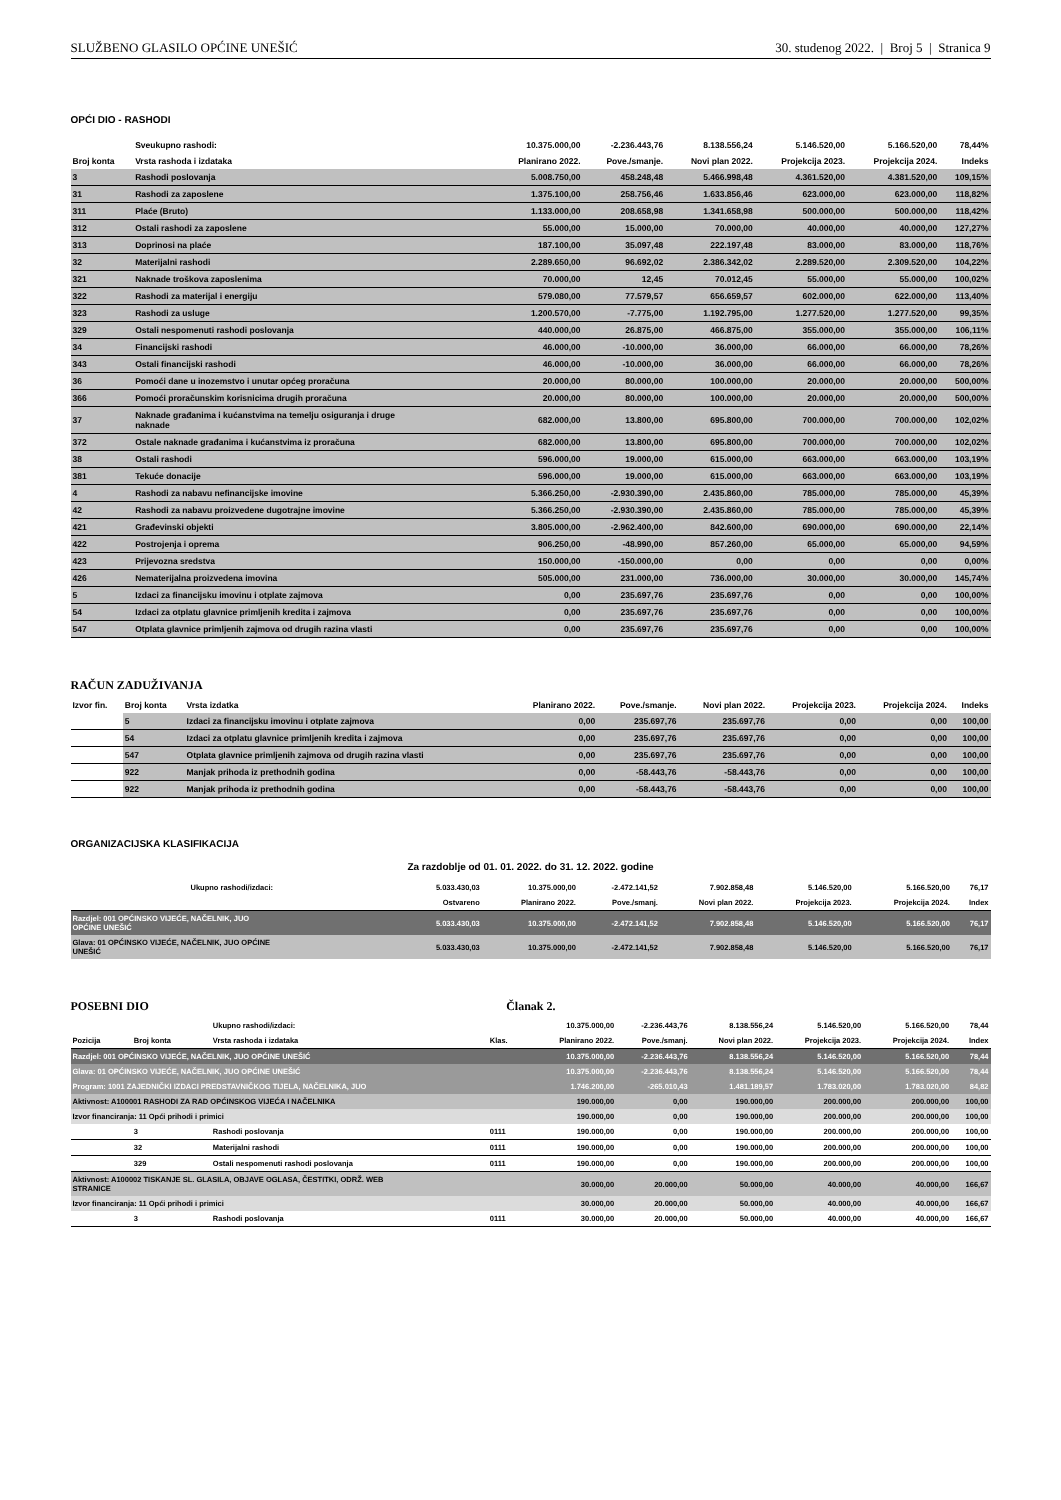SLUŽBENO GLASILO OPĆINE UNEŠIĆ 30. studenog 2022. | Broj 5 | Stranica 9
OPĆI DIO - RASHODI
| | Sveukupno rashodi: | 10.375.000,00 | -2.236.443,76 | 8.138.556,24 | 5.146.520,00 | 5.166.520,00 | 78,44% |
| Broj konta | Vrsta rashoda i izdataka | Planirano 2022. | Pove./smanje. | Novi plan 2022. | Projekcija 2023. | Projekcija 2024. | Indeks |
| 3 | Rashodi poslovanja | 5.008.750,00 | 458.248,48 | 5.466.998,48 | 4.361.520,00 | 4.381.520,00 | 109,15% |
| 31 | Rashodi za zaposlene | 1.375.100,00 | 258.756,46 | 1.633.856,46 | 623.000,00 | 623.000,00 | 118,82% |
| 311 | Plaće (Bruto) | 1.133.000,00 | 208.658,98 | 1.341.658,98 | 500.000,00 | 500.000,00 | 118,42% |
| 312 | Ostali rashodi za zaposlene | 55.000,00 | 15.000,00 | 70.000,00 | 40.000,00 | 40.000,00 | 127,27% |
| 313 | Doprinosi na plaće | 187.100,00 | 35.097,48 | 222.197,48 | 83.000,00 | 83.000,00 | 118,76% |
| 32 | Materijalni rashodi | 2.289.650,00 | 96.692,02 | 2.386.342,02 | 2.289.520,00 | 2.309.520,00 | 104,22% |
| 321 | Naknade troškova zaposlenima | 70.000,00 | 12,45 | 70.012,45 | 55.000,00 | 55.000,00 | 100,02% |
| 322 | Rashodi za materijal i energiju | 579.080,00 | 77.579,57 | 656.659,57 | 602.000,00 | 622.000,00 | 113,40% |
| 323 | Rashodi za usluge | 1.200.570,00 | -7.775,00 | 1.192.795,00 | 1.277.520,00 | 1.277.520,00 | 99,35% |
| 329 | Ostali nespomenuti rashodi poslovanja | 440.000,00 | 26.875,00 | 466.875,00 | 355.000,00 | 355.000,00 | 106,11% |
| 34 | Financijski rashodi | 46.000,00 | -10.000,00 | 36.000,00 | 66.000,00 | 66.000,00 | 78,26% |
| 343 | Ostali financijski rashodi | 46.000,00 | -10.000,00 | 36.000,00 | 66.000,00 | 66.000,00 | 78,26% |
| 36 | Pomoći dane u inozemstvo i unutar općeg proračuna | 20.000,00 | 80.000,00 | 100.000,00 | 20.000,00 | 20.000,00 | 500,00% |
| 366 | Pomoći proračunskim korisnicima drugih proračuna | 20.000,00 | 80.000,00 | 100.000,00 | 20.000,00 | 20.000,00 | 500,00% |
| 37 | Naknade građanima i kućanstvima na temelju osiguranja i druge naknade | 682.000,00 | 13.800,00 | 695.800,00 | 700.000,00 | 700.000,00 | 102,02% |
| 372 | Ostale naknade građanima i kućanstvima iz proračuna | 682.000,00 | 13.800,00 | 695.800,00 | 700.000,00 | 700.000,00 | 102,02% |
| 38 | Ostali rashodi | 596.000,00 | 19.000,00 | 615.000,00 | 663.000,00 | 663.000,00 | 103,19% |
| 381 | Tekuće donacije | 596.000,00 | 19.000,00 | 615.000,00 | 663.000,00 | 663.000,00 | 103,19% |
| 4 | Rashodi za nabavu nefinancijske imovine | 5.366.250,00 | -2.930.390,00 | 2.435.860,00 | 785.000,00 | 785.000,00 | 45,39% |
| 42 | Rashodi za nabavu proizvedene dugotrajne imovine | 5.366.250,00 | -2.930.390,00 | 2.435.860,00 | 785.000,00 | 785.000,00 | 45,39% |
| 421 | Građevinski objekti | 3.805.000,00 | -2.962.400,00 | 842.600,00 | 690.000,00 | 690.000,00 | 22,14% |
| 422 | Postrojenja i oprema | 906.250,00 | -48.990,00 | 857.260,00 | 65.000,00 | 65.000,00 | 94,59% |
| 423 | Prijevozna sredstva | 150.000,00 | -150.000,00 | 0,00 | 0,00 | 0,00 | 0,00% |
| 426 | Nematerijalna proizvedena imovina | 505.000,00 | 231.000,00 | 736.000,00 | 30.000,00 | 30.000,00 | 145,74% |
| 5 | Izdaci za financijsku imovinu i otplate zajmova | 0,00 | 235.697,76 | 235.697,76 | 0,00 | 0,00 | 100,00% |
| 54 | Izdaci za otplatu glavnice primljenih kredita i zajmova | 0,00 | 235.697,76 | 235.697,76 | 0,00 | 0,00 | 100,00% |
| 547 | Otplata glavnice primljenih zajmova od drugih razina vlasti | 0,00 | 235.697,76 | 235.697,76 | 0,00 | 0,00 | 100,00% |
RAČUN ZADUŽIVANJA
| Izvor fin. | Broj konta | Vrsta izdatka | Planirano 2022. | Pove./smanje. | Novi plan 2022. | Projekcija 2023. | Projekcija 2024. | Indeks |
| --- | --- | --- | --- | --- | --- | --- | --- | --- |
| | 5 | Izdaci za financijsku imovinu i otplate zajmova | 0,00 | 235.697,76 | 235.697,76 | 0,00 | 0,00 | 100,00 |
| | 54 | Izdaci za otplatu glavnice primljenih kredita i zajmova | 0,00 | 235.697,76 | 235.697,76 | 0,00 | 0,00 | 100,00 |
| | 547 | Otplata glavnice primljenih zajmova od drugih razina vlasti | 0,00 | 235.697,76 | 235.697,76 | 0,00 | 0,00 | 100,00 |
| | 922 | Manjak prihoda iz prethodnih godina | 0,00 | -58.443,76 | -58.443,76 | 0,00 | 0,00 | 100,00 |
| | 922 | Manjak prihoda iz prethodnih godina | 0,00 | -58.443,76 | -58.443,76 | 0,00 | 0,00 | 100,00 |
ORGANIZACIJSKA KLASIFIKACIJA
Za razdoblje od 01. 01. 2022. do 31. 12. 2022. godine
| Ukupno rashodi/izdaci: | 5.033.430,03 | 10.375.000,00 | -2.472.141,52 | 7.902.858,48 | 5.146.520,00 | 5.166.520,00 | 76,17 |
| | Ostvareno | Planirano 2022. | Pove./smanj. | Novi plan 2022. | Projekcija 2023. | Projekcija 2024. | Index |
| Razdjel: 001 OPĆINSKO VIJEĆE, NAČELNIK, JUO OPĆINE UNEŠIĆ | 5.033.430,03 | 10.375.000,00 | -2.472.141,52 | 7.902.858,48 | 5.146.520,00 | 5.166.520,00 | 76,17 |
| Glava: 01 OPĆINSKO VIJEĆE, NAČELNIK, JUO OPĆINE UNEŠIĆ | 5.033.430,03 | 10.375.000,00 | -2.472.141,52 | 7.902.858,48 | 5.146.520,00 | 5.166.520,00 | 76,17 |
POSEBNI DIO Članak 2.
| | | Ukupno rashodi/izdaci: | | 10.375.000,00 | -2.236.443,76 | 8.138.556,24 | 5.146.520,00 | 5.166.520,00 | 78,44 |
| Pozicija | Broj konta | Vrsta rashoda i izdataka | Klas. | Planirano 2022. | Pove./smanj. | Novi plan 2022. | Projekcija 2023. | Projekcija 2024. | Index |
| Razdjel: 001 OPĆINSKO VIJEĆE, NAČELNIK, JUO OPĆINE UNEŠIĆ | | | | 10.375.000,00 | -2.236.443,76 | 8.138.556,24 | 5.146.520,00 | 5.166.520,00 | 78,44 |
| Glava: 01 OPĆINSKO VIJEĆE, NAČELNIK, JUO OPĆINE UNEŠIĆ | | | | 10.375.000,00 | -2.236.443,76 | 8.138.556,24 | 5.146.520,00 | 5.166.520,00 | 78,44 |
| Program: 1001 ZAJEDNIČKI IZDACI PREDSTAVNIČKOG TIJELA, NAČELNIKA, JUO | | | | 1.746.200,00 | -265.010,43 | 1.481.189,57 | 1.783.020,00 | 1.783.020,00 | 84,82 |
| Aktivnost: A100001 RASHODI ZA RAD OPĆINSKOG VIJEĆA I NAČELNIKA | | | | 190.000,00 | 0,00 | 190.000,00 | 200.000,00 | 200.000,00 | 100,00 |
| Izvor financiranja: 11 Opći prihodi i primici | | | | 190.000,00 | 0,00 | 190.000,00 | 200.000,00 | 200.000,00 | 100,00 |
| | 3 | Rashodi poslovanja | 0111 | 190.000,00 | 0,00 | 190.000,00 | 200.000,00 | 200.000,00 | 100,00 |
| | 32 | Materijalni rashodi | 0111 | 190.000,00 | 0,00 | 190.000,00 | 200.000,00 | 200.000,00 | 100,00 |
| | 329 | Ostali nespomenuti rashodi poslovanja | 0111 | 190.000,00 | 0,00 | 190.000,00 | 200.000,00 | 200.000,00 | 100,00 |
| Aktivnost: A100002 TISKANJE SL. GLASILA, OBJAVE OGLASA, ČESTITKI, ODRŽ. WEB STRANICE | | | | 30.000,00 | 20.000,00 | 50.000,00 | 40.000,00 | 40.000,00 | 166,67 |
| Izvor financiranja: 11 Opći prihodi i primici | | | | 30.000,00 | 20.000,00 | 50.000,00 | 40.000,00 | 40.000,00 | 166,67 |
| | 3 | Rashodi poslovanja | 0111 | 30.000,00 | 20.000,00 | 50.000,00 | 40.000,00 | 40.000,00 | 166,67 |